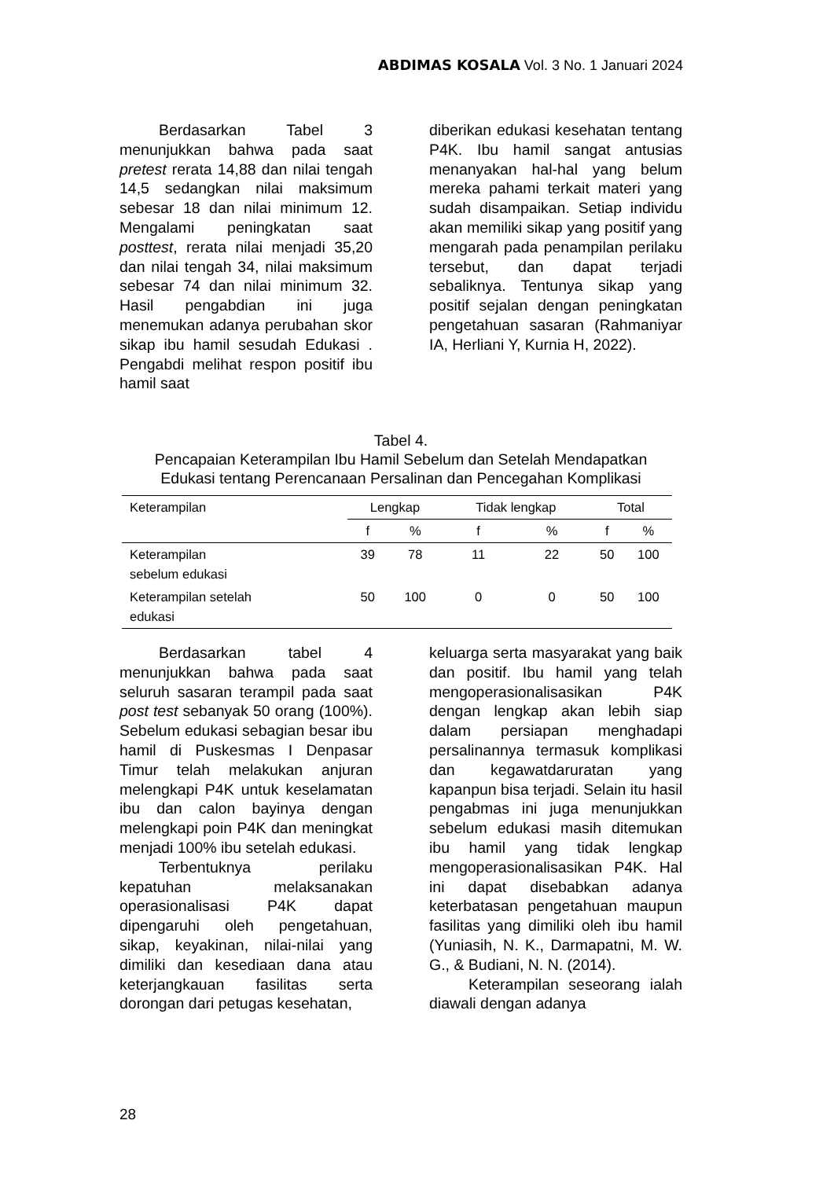ABDIMAS KOSALA Vol. 3 No. 1 Januari 2024
Berdasarkan Tabel 3 menunjukkan bahwa pada saat pretest rerata 14,88 dan nilai tengah 14,5 sedangkan nilai maksimum sebesar 18 dan nilai minimum 12. Mengalami peningkatan saat posttest, rerata nilai menjadi 35,20 dan nilai tengah 34, nilai maksimum sebesar 74 dan nilai minimum 32. Hasil pengabdian ini juga menemukan adanya perubahan skor sikap ibu hamil sesudah Edukasi . Pengabdi melihat respon positif ibu hamil saat
diberikan edukasi kesehatan tentang P4K. Ibu hamil sangat antusias menanyakan hal-hal yang belum mereka pahami terkait materi yang sudah disampaikan. Setiap individu akan memiliki sikap yang positif yang mengarah pada penampilan perilaku tersebut, dan dapat terjadi sebaliknya. Tentunya sikap yang positif sejalan dengan peningkatan pengetahuan sasaran (Rahmaniyar IA, Herliani Y, Kurnia H, 2022).
Tabel 4.
Pencapaian Keterampilan Ibu Hamil Sebelum dan Setelah Mendapatkan
Edukasi tentang Perencanaan Persalinan dan Pencegahan Komplikasi
| Keterampilan | Lengkap | | Tidak lengkap | | Total | |
| --- | --- | --- | --- | --- | --- | --- |
| | f | % | f | % | f | % |
| Keterampilan sebelum edukasi | 39 | 78 | 11 | 22 | 50 | 100 |
| Keterampilan setelah edukasi | 50 | 100 | 0 | 0 | 50 | 100 |
Berdasarkan tabel 4 menunjukkan bahwa pada saat seluruh sasaran terampil pada saat post test sebanyak 50 orang (100%). Sebelum edukasi sebagian besar ibu hamil di Puskesmas I Denpasar Timur telah melakukan anjuran melengkapi P4K untuk keselamatan ibu dan calon bayinya dengan melengkapi poin P4K dan meningkat menjadi 100% ibu setelah edukasi.
Terbentuknya perilaku kepatuhan melaksanakan operasionalisasi P4K dapat dipengaruhi oleh pengetahuan, sikap, keyakinan, nilai-nilai yang dimiliki dan kesediaan dana atau keterjangkauan fasilitas serta dorongan dari petugas kesehatan,
keluarga serta masyarakat yang baik dan positif. Ibu hamil yang telah mengoperasionalisasikan P4K dengan lengkap akan lebih siap dalam persiapan menghadapi persalinannya termasuk komplikasi dan kegawatdaruratan yang kapanpun bisa terjadi. Selain itu hasil pengabmas ini juga menunjukkan sebelum edukasi masih ditemukan ibu hamil yang tidak lengkap mengoperasionalisasikan P4K. Hal ini dapat disebabkan adanya keterbatasan pengetahuan maupun fasilitas yang dimiliki oleh ibu hamil (Yuniasih, N. K., Darmapatni, M. W. G., & Budiani, N. N. (2014).
Keterampilan seseorang ialah diawali dengan adanya
28